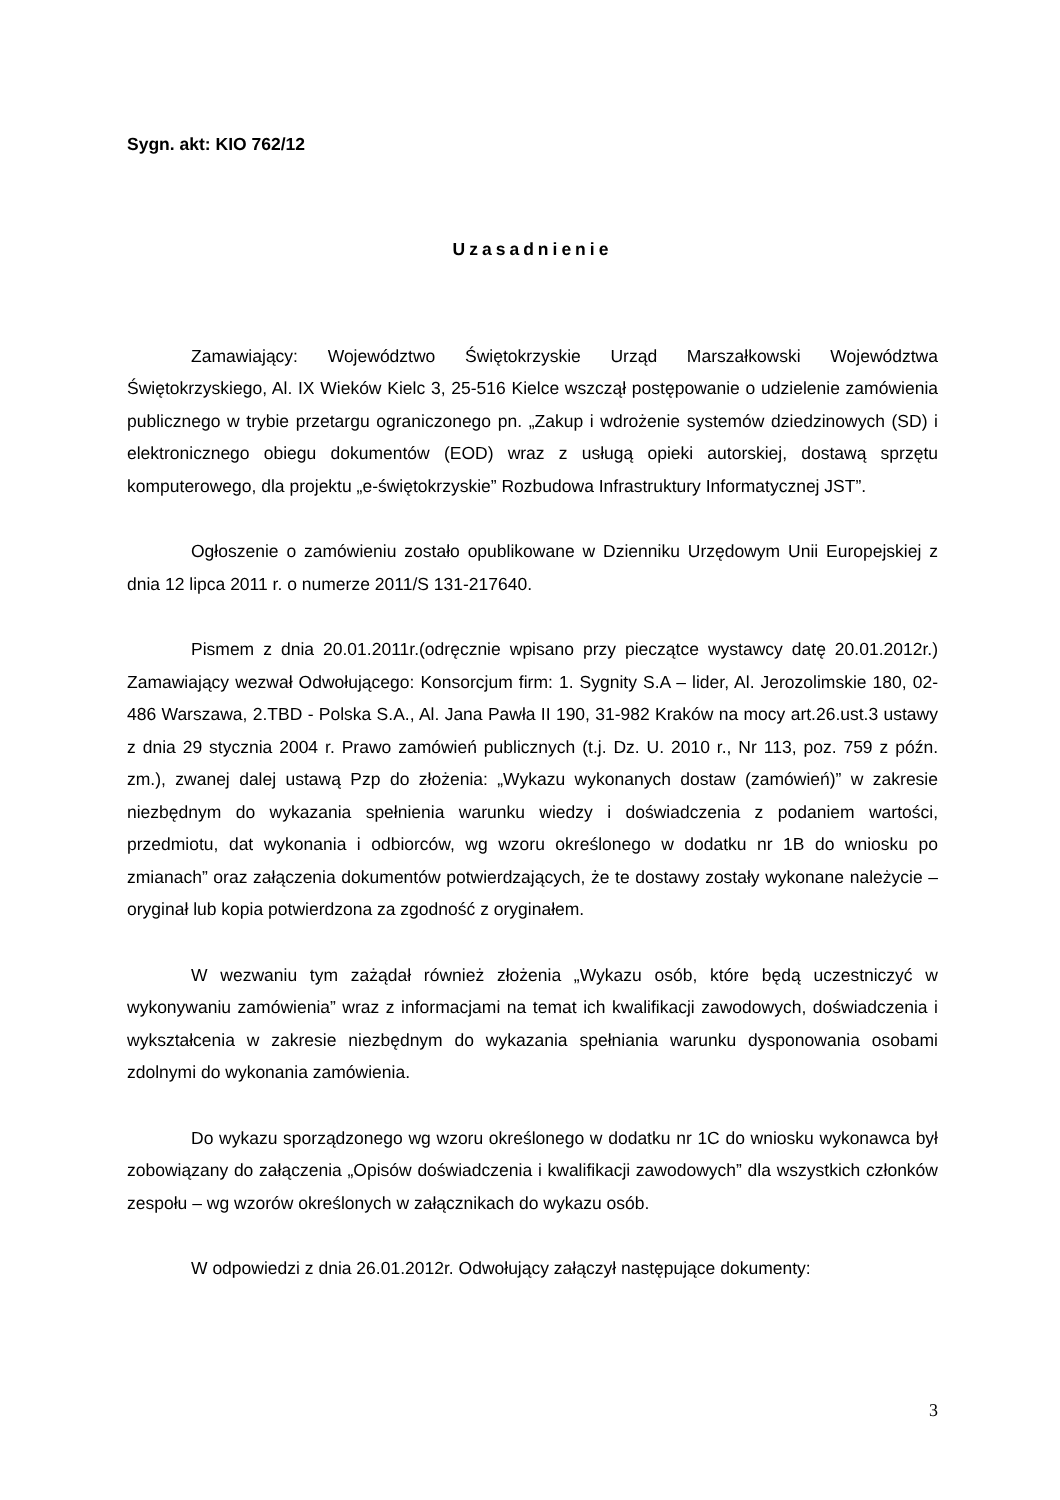Sygn. akt: KIO 762/12
Uzasadnienie
Zamawiający: Województwo Świętokrzyskie Urząd Marszałkowski Województwa Świętokrzyskiego, Al. IX Wieków Kielc 3, 25-516 Kielce wszczął postępowanie o udzielenie zamówienia publicznego w trybie przetargu ograniczonego pn. „Zakup i wdrożenie systemów dziedzinowych (SD) i elektronicznego obiegu dokumentów (EOD) wraz z usługą opieki autorskiej, dostawą sprzętu komputerowego, dla projektu „e-świętokrzyskie” Rozbudowa Infrastruktury Informatycznej JST”.
Ogłoszenie o zamówieniu zostało opublikowane w Dzienniku Urzędowym Unii Europejskiej z dnia 12 lipca 2011 r. o numerze 2011/S 131-217640.
Pismem z dnia 20.01.2011r.(odręcznie wpisano przy pieczątce wystawcy datę 20.01.2012r.) Zamawiający wezwał Odwołującego: Konsorcjum firm: 1. Sygnity S.A – lider, Al. Jerozolimskie 180, 02-486 Warszawa, 2.TBD - Polska S.A., Al. Jana Pawła II 190, 31-982 Kraków na mocy art.26.ust.3 ustawy z dnia 29 stycznia 2004 r. Prawo zamówień publicznych (t.j. Dz. U. 2010 r., Nr 113, poz. 759 z późn. zm.), zwanej dalej ustawą Pzp do złożenia: „Wykazu wykonanych dostaw (zamówień)” w zakresie niezbędnym do wykazania spełnienia warunku wiedzy i doświadczenia z podaniem wartości, przedmiotu, dat wykonania i odbiorców, wg wzoru określonego w dodatku nr 1B do wniosku po zmianach” oraz załączenia dokumentów potwierdzających, że te dostawy zostały wykonane należycie – oryginał lub kopia potwierdzona za zgodność z oryginałem.
W wezwaniu tym zażądał również złożenia „Wykazu osób, które będą uczestniczyć w wykonywaniu zamówienia” wraz z informacjami na temat ich kwalifikacji zawodowych, doświadczenia i wykształcenia w zakresie niezbędnym do wykazania spełniania warunku dysponowania osobami zdolnymi do wykonania zamówienia.
Do wykazu sporządzonego wg wzoru określonego w dodatku nr 1C do wniosku wykonawca był zobowiązany do załączenia „Opisów doświadczenia i kwalifikacji zawodowych” dla wszystkich członków zespołu – wg wzorów określonych w załącznikach do wykazu osób.
W odpowiedzi z dnia 26.01.2012r. Odwołujący załączył następujące dokumenty:
3